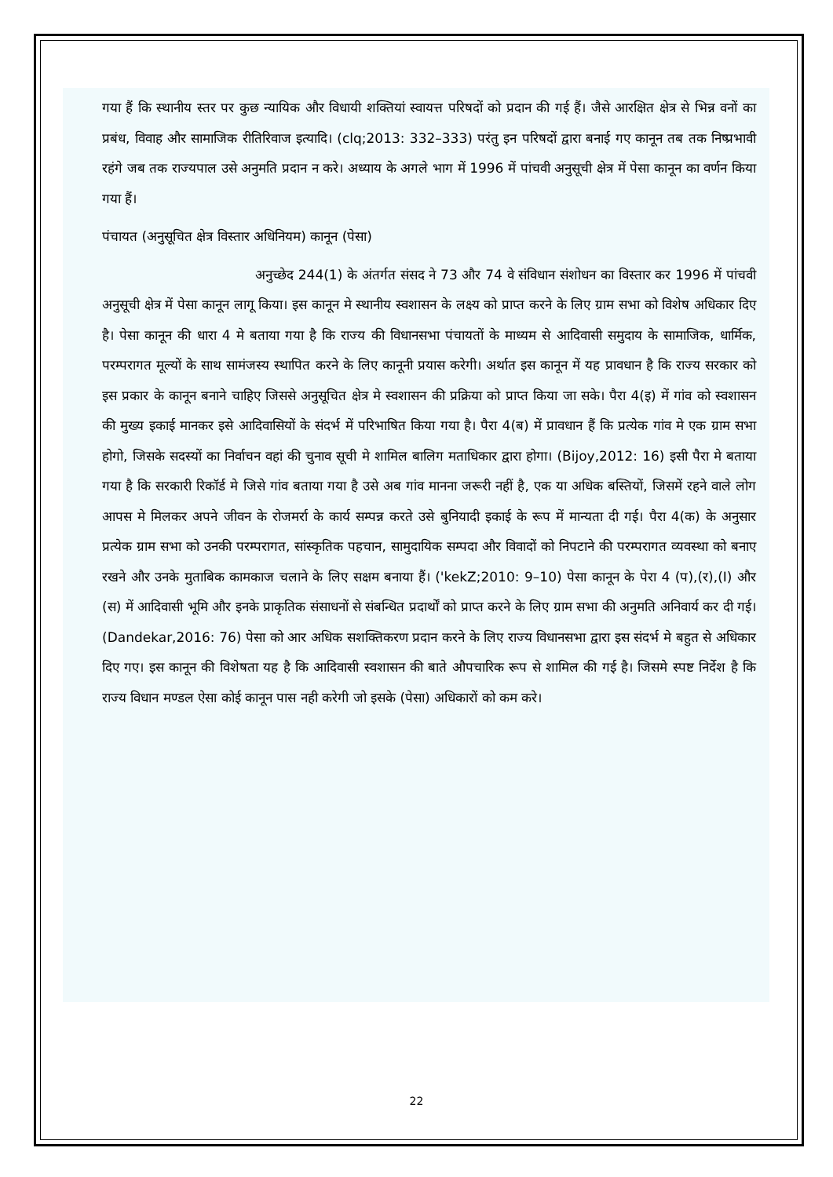गया हैं कि स्थानीय स्तर पर कुछ न्यायिक और विधायी शक्तियां स्वायत्त परिषदों को प्रदान की गई हैं। जैसे आरक्षित क्षेत्र से भिन्न वनों का प्रबंध, विवाह और सामाजिक रीतिरिवाज इत्यादि। (clq;2013: 332–333) परंतु इन परिषदों द्वारा बनाई गए कानून तब तक निष्प्रभावी रहंगे जब तक राज्यपाल उसे अनुमति प्रदान न करे। अध्याय के अगले भाग में 1996 में पांचवी अनुसूची क्षेत्र में पेसा कानून का वर्णन किया गया हैं।
पंचायत (अनुसूचित क्षेत्र विस्तार अधिनियम) कानून (पेसा)
अनुच्छेद 244(1) के अंतर्गत संसद ने 73 और 74 वे संविधान संशोधन का विस्तार कर 1996 में पांचवी अनुसूची क्षेत्र में पेसा कानून लागू किया। इस कानून मे स्थानीय स्वशासन के लक्ष्य को प्राप्त करने के लिए ग्राम सभा को विशेष अधिकार दिए है। पेसा कानून की धारा 4 मे बताया गया है कि राज्य की विधानसभा पंचायतों के माध्यम से आदिवासी समुदाय के सामाजिक, धार्मिक, परम्परागत मूल्यों के साथ सामंजस्य स्थापित करने के लिए कानूनी प्रयास करेगी। अर्थात इस कानून में यह प्रावधान है कि राज्य सरकार को इस प्रकार के कानून बनाने चाहिए जिससे अनुसूचित क्षेत्र मे स्वशासन की प्रक्रिया को प्राप्त किया जा सके। पैरा 4(इ) में गांव को स्वशासन की मुख्य इकाई मानकर इसे आदिवासियों के संदर्भ में परिभाषित किया गया है। पैरा 4(ब) में प्रावधान हैं कि प्रत्येक गांव मे एक ग्राम सभा होगो, जिसके सदस्यों का निर्वाचन वहां की चुनाव सूची मे शामिल बालिग मताधिकार द्वारा होगा। (Bijoy,2012: 16) इसी पैरा मे बताया गया है कि सरकारी रिकॉर्ड मे जिसे गांव बताया गया है उसे अब गांव मानना जरूरी नहीं है, एक या अधिक बस्तियों, जिसमें रहने वाले लोग आपस मे मिलकर अपने जीवन के रोजमर्रा के कार्य सम्पन्न करते उसे बुनियादी इकाई के रूप में मान्यता दी गई। पैरा 4(क) के अनुसार प्रत्येक ग्राम सभा को उनकी परम्परागत, सांस्कृतिक पहचान, सामुदायिक सम्पदा और विवादों को निपटाने की परम्परागत व्यवस्था को बनाए रखने और उनके मुताबिक कामकाज चलाने के लिए सक्षम बनाया हैं। ('kekZ;2010: 9–10) पेसा कानून के पेरा 4 (प),(र),(I) और (स) में आदिवासी भूमि और इनके प्राकृतिक संसाधनों से संबन्धित प्रदार्थों को प्राप्त करने के लिए ग्राम सभा की अनुमति अनिवार्य कर दी गई। (Dandekar,2016: 76) पेसा को आर अधिक सशक्तिकरण प्रदान करने के लिए राज्य विधानसभा द्वारा इस संदर्भ मे बहुत से अधिकार दिए गए। इस कानून की विशेषता यह है कि आदिवासी स्वशासन की बाते औपचारिक रूप से शामिल की गई है। जिसमे स्पष्ट निर्देश है कि राज्य विधान मण्डल ऐसा कोई कानून पास नही करेगी जो इसके (पेसा) अधिकारों को कम करे।
22